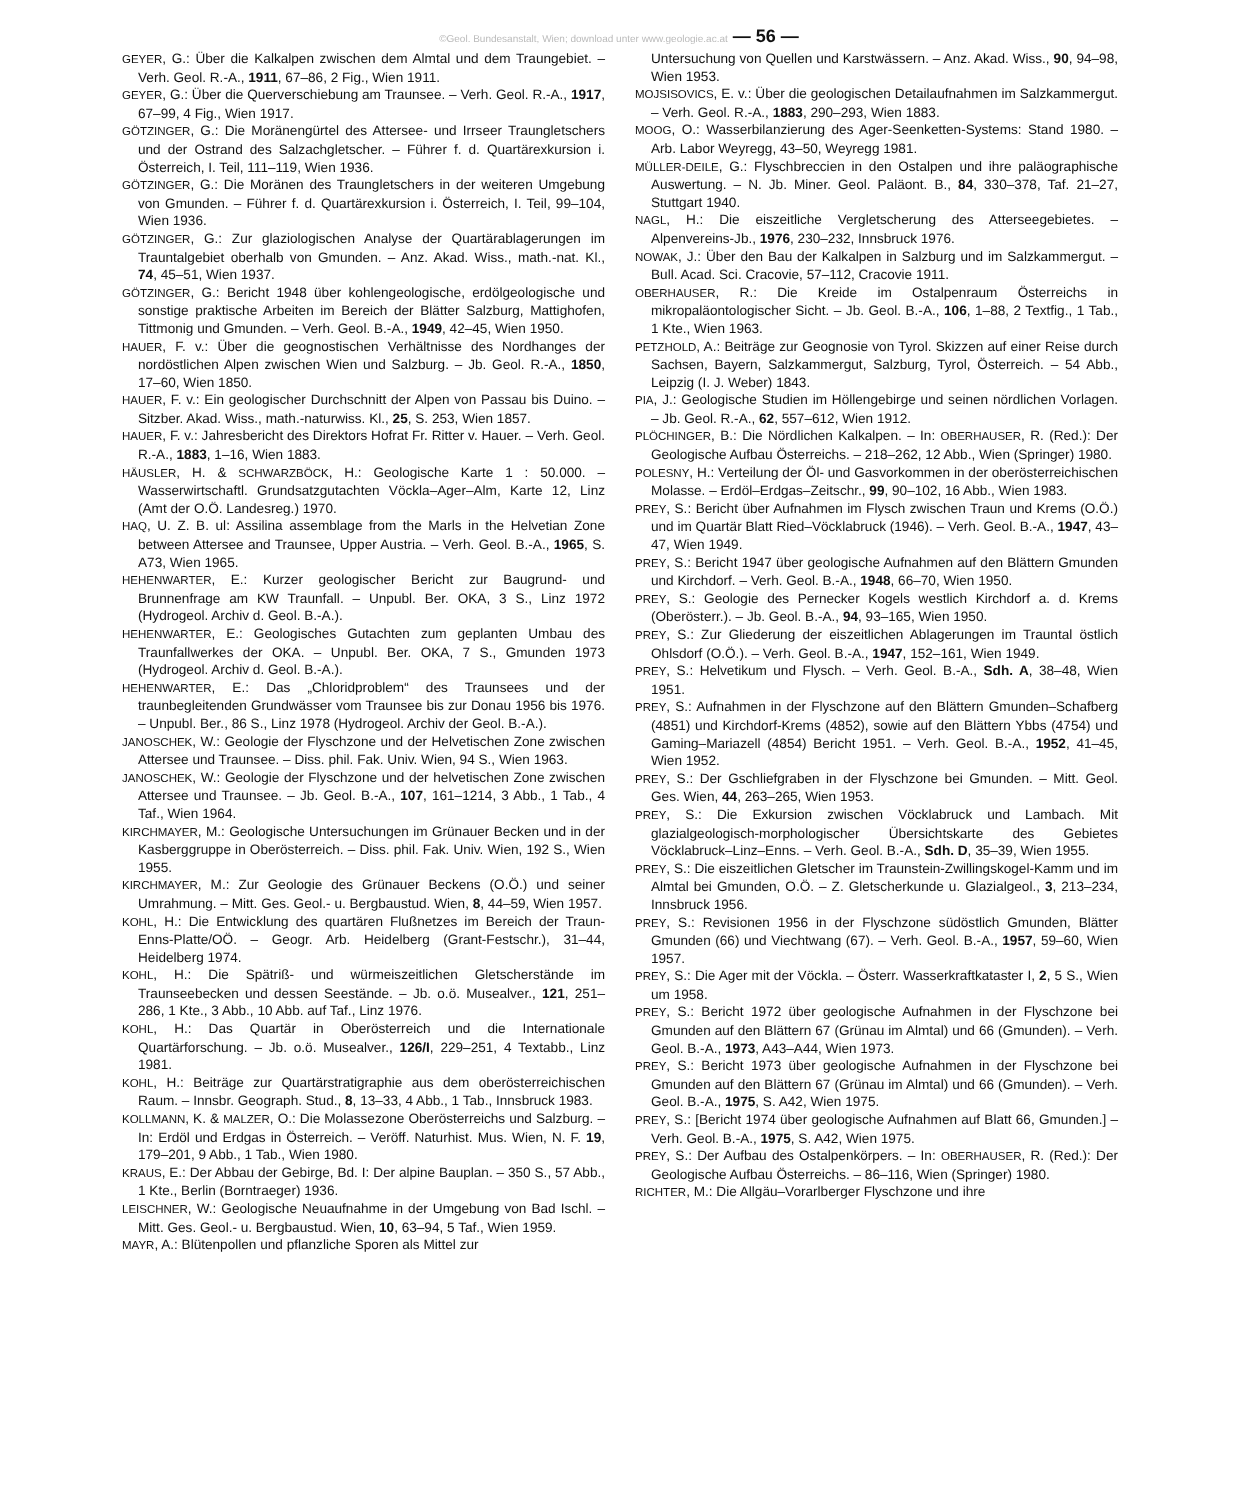©Geol. Bundesanstalt, Wien; download unter www.geologie.ac.at — 56 —
GEYER, G.: Über die Kalkalpen zwischen dem Almtal und dem Traungebiet. – Verh. Geol. R.-A., 1911, 67–86, 2 Fig., Wien 1911.
GEYER, G.: Über die Querverschiebung am Traunsee. – Verh. Geol. R.-A., 1917, 67–99, 4 Fig., Wien 1917.
GÖTZINGER, G.: Die Moränengürtel des Attersee- und Irrseer Traungletschers und der Ostrand des Salzachgletscher. – Führer f. d. Quartärexkursion i. Österreich, I. Teil, 111–119, Wien 1936.
GÖTZINGER, G.: Die Moränen des Traungletschers in der weiteren Umgebung von Gmunden. – Führer f. d. Quartärexkursion i. Österreich, I. Teil, 99–104, Wien 1936.
GÖTZINGER, G.: Zur glaziologischen Analyse der Quartärablagerungen im Trauntalgebiet oberhalb von Gmunden. – Anz. Akad. Wiss., math.-nat. Kl., 74, 45–51, Wien 1937.
GÖTZINGER, G.: Bericht 1948 über kohlengeologische, erdölgeologische und sonstige praktische Arbeiten im Bereich der Blätter Salzburg, Mattighofen, Tittmonig und Gmunden. – Verh. Geol. B.-A., 1949, 42–45, Wien 1950.
HAUER, F. v.: Über die geognostischen Verhältnisse des Nordhanges der nordöstlichen Alpen zwischen Wien und Salzburg. – Jb. Geol. R.-A., 1850, 17–60, Wien 1850.
HAUER, F. v.: Ein geologischer Durchschnitt der Alpen von Passau bis Duino. – Sitzber. Akad. Wiss., math.-naturwiss. Kl., 25, S. 253, Wien 1857.
HAUER, F. v.: Jahresbericht des Direktors Hofrat Fr. Ritter v. Hauer. – Verh. Geol. R.-A., 1883, 1–16, Wien 1883.
HÄUSLER, H. & SCHWARZBÖCK, H.: Geologische Karte 1 : 50.000. – Wasserwirtschaftl. Grundsatzgutachten Vöckla–Ager–Alm, Karte 12, Linz (Amt der O.Ö. Landesreg.) 1970.
HAQ, U. Z. B. ul: Assilina assemblage from the Marls in the Helvetian Zone between Attersee and Traunsee, Upper Austria. – Verh. Geol. B.-A., 1965, S. A73, Wien 1965.
HEHENWARTER, E.: Kurzer geologischer Bericht zur Baugrund- und Brunnenfrage am KW Traunfall. – Unpubl. Ber. OKA, 3 S., Linz 1972 (Hydrogeol. Archiv d. Geol. B.-A.).
HEHENWARTER, E.: Geologisches Gutachten zum geplanten Umbau des Traunfallwerkes der OKA. – Unpubl. Ber. OKA, 7 S., Gmunden 1973 (Hydrogeol. Archiv d. Geol. B.-A.).
HEHENWARTER, E.: Das „Chloridproblem“ des Traunsees und der traunbegleitenden Grundwässer vom Traunsee bis zur Donau 1956 bis 1976. – Unpubl. Ber., 86 S., Linz 1978 (Hydrogeol. Archiv der Geol. B.-A.).
JANOSCHEK, W.: Geologie der Flyschzone und der Helvetischen Zone zwischen Attersee und Traunsee. – Diss. phil. Fak. Univ. Wien, 94 S., Wien 1963.
JANOSCHEK, W.: Geologie der Flyschzone und der helvetischen Zone zwischen Attersee und Traunsee. – Jb. Geol. B.-A., 107, 161–1214, 3 Abb., 1 Tab., 4 Taf., Wien 1964.
KIRCHMAYER, M.: Geologische Untersuchungen im Grünauer Becken und in der Kasberggruppe in Oberösterreich. – Diss. phil. Fak. Univ. Wien, 192 S., Wien 1955.
KIRCHMAYER, M.: Zur Geologie des Grünauer Beckens (O.Ö.) und seiner Umrahmung. – Mitt. Ges. Geol.- u. Bergbaustud. Wien, 8, 44–59, Wien 1957.
KOHL, H.: Die Entwicklung des quartären Flußnetzes im Bereich der Traun-Enns-Platte/OÖ. – Geogr. Arb. Heidelberg (Grant-Festschr.), 31–44, Heidelberg 1974.
KOHL, H.: Die Spätriß- und würmeiszeitlichen Gletscherstände im Traunseebecken und dessen Seestände. – Jb. o.ö. Musealver., 121, 251–286, 1 Kte., 3 Abb., 10 Abb. auf Taf., Linz 1976.
KOHL, H.: Das Quartär in Oberösterreich und die Internationale Quartärforschung. – Jb. o.ö. Musealver., 126/I, 229–251, 4 Textabb., Linz 1981.
KOHL, H.: Beiträge zur Quartärstratigraphie aus dem oberösterreichischen Raum. – Innsbr. Geograph. Stud., 8, 13–33, 4 Abb., 1 Tab., Innsbruck 1983.
KOLLMANN, K. & MALZER, O.: Die Molassezone Oberösterreichs und Salzburg. – In: Erdöl und Erdgas in Österreich. – Veröff. Naturhist. Mus. Wien, N. F. 19, 179–201, 9 Abb., 1 Tab., Wien 1980.
KRAUS, E.: Der Abbau der Gebirge, Bd. I: Der alpine Bauplan. – 350 S., 57 Abb., 1 Kte., Berlin (Borntraeger) 1936.
LEISCHNER, W.: Geologische Neuaufnahme in der Umgebung von Bad Ischl. – Mitt. Ges. Geol.- u. Bergbaustud. Wien, 10, 63–94, 5 Taf., Wien 1959.
MAYR, A.: Blütenpollen und pflanzliche Sporen als Mittel zur
Untersuchung von Quellen und Karstwässern. – Anz. Akad. Wiss., 90, 94–98, Wien 1953.
MOJSISOVICS, E. v.: Über die geologischen Detailaufnahmen im Salzkammergut. – Verh. Geol. R.-A., 1883, 290–293, Wien 1883.
MOOG, O.: Wasserbilanzierung des Ager-Seenketten-Systems: Stand 1980. – Arb. Labor Weyregg, 43–50, Weyregg 1981.
MÜLLER-DEILE, G.: Flyschbreccien in den Ostalpen und ihre paläographische Auswertung. – N. Jb. Miner. Geol. Paläont. B., 84, 330–378, Taf. 21–27, Stuttgart 1940.
NAGL, H.: Die eiszeitliche Vergletscherung des Atterseegebietes. – Alpenvereins-Jb., 1976, 230–232, Innsbruck 1976.
NOWAK, J.: Über den Bau der Kalkalpen in Salzburg und im Salzkammergut. – Bull. Acad. Sci. Cracovie, 57–112, Cracovie 1911.
OBERHAUSER, R.: Die Kreide im Ostalpenraum Österreichs in mikropaläontologischer Sicht. – Jb. Geol. B.-A., 106, 1–88, 2 Textfig., 1 Tab., 1 Kte., Wien 1963.
PETZHOLD, A.: Beiträge zur Geognosie von Tyrol. Skizzen auf einer Reise durch Sachsen, Bayern, Salzkammergut, Salzburg, Tyrol, Österreich. – 54 Abb., Leipzig (I. J. Weber) 1843.
PIA, J.: Geologische Studien im Höllengebirge und seinen nördlichen Vorlagen. – Jb. Geol. R.-A., 62, 557–612, Wien 1912.
PLÖCHINGER, B.: Die Nördlichen Kalkalpen. – In: OBERHAUSER, R. (Red.): Der Geologische Aufbau Österreichs. – 218–262, 12 Abb., Wien (Springer) 1980.
POLESNY, H.: Verteilung der Öl- und Gasvorkommen in der oberösterreichischen Molasse. – Erdöl–Erdgas–Zeitschr., 99, 90–102, 16 Abb., Wien 1983.
PREY, S.: Bericht über Aufnahmen im Flysch zwischen Traun und Krems (O.Ö.) und im Quartär Blatt Ried–Vöcklabruck (1946). – Verh. Geol. B.-A., 1947, 43–47, Wien 1949.
PREY, S.: Bericht 1947 über geologische Aufnahmen auf den Blättern Gmunden und Kirchdorf. – Verh. Geol. B.-A., 1948, 66–70, Wien 1950.
PREY, S.: Geologie des Pernecker Kogels westlich Kirchdorf a. d. Krems (Oberösterr.). – Jb. Geol. B.-A., 94, 93–165, Wien 1950.
PREY, S.: Zur Gliederung der eiszeitlichen Ablagerungen im Trauntal östlich Ohlsdorf (O.Ö.). – Verh. Geol. B.-A., 1947, 152–161, Wien 1949.
PREY, S.: Helvetikum und Flysch. – Verh. Geol. B.-A., Sdh. A, 38–48, Wien 1951.
PREY, S.: Aufnahmen in der Flyschzone auf den Blättern Gmunden–Schafberg (4851) und Kirchdorf-Krems (4852), sowie auf den Blättern Ybbs (4754) und Gaming–Mariazell (4854) Bericht 1951. – Verh. Geol. B.-A., 1952, 41–45, Wien 1952.
PREY, S.: Der Gschliefgraben in der Flyschzone bei Gmunden. – Mitt. Geol. Ges. Wien, 44, 263–265, Wien 1953.
PREY, S.: Die Exkursion zwischen Vöcklabruck und Lambach. Mit glazialgeologisch-morphologischer Übersichtskarte des Gebietes Vöcklabruck–Linz–Enns. – Verh. Geol. B.-A., Sdh. D, 35–39, Wien 1955.
PREY, S.: Die eiszeitlichen Gletscher im Traunstein-Zwillingskogel-Kamm und im Almtal bei Gmunden, O.Ö. – Z. Gletscherkunde u. Glazialgeol., 3, 213–234, Innsbruck 1956.
PREY, S.: Revisionen 1956 in der Flyschzone südöstlich Gmunden, Blätter Gmunden (66) und Viechtwang (67). – Verh. Geol. B.-A., 1957, 59–60, Wien 1957.
PREY, S.: Die Ager mit der Vöckla. – Österr. Wasserkraftkataster I, 2, 5 S., Wien um 1958.
PREY, S.: Bericht 1972 über geologische Aufnahmen in der Flyschzone bei Gmunden auf den Blättern 67 (Grünau im Almtal) und 66 (Gmunden). – Verh. Geol. B.-A., 1973, A43–A44, Wien 1973.
PREY, S.: Bericht 1973 über geologische Aufnahmen in der Flyschzone bei Gmunden auf den Blättern 67 (Grünau im Almtal) und 66 (Gmunden). – Verh. Geol. B.-A., 1975, S. A42, Wien 1975.
PREY, S.: [Bericht 1974 über geologische Aufnahmen auf Blatt 66, Gmunden.] – Verh. Geol. B.-A., 1975, S. A42, Wien 1975.
PREY, S.: Der Aufbau des Ostalpenkörpers. – In: OBERHAUSER, R. (Red.): Der Geologische Aufbau Österreichs. – 86–116, Wien (Springer) 1980.
RICHTER, M.: Die Allgäu–Vorarlberger Flyschzone und ihre